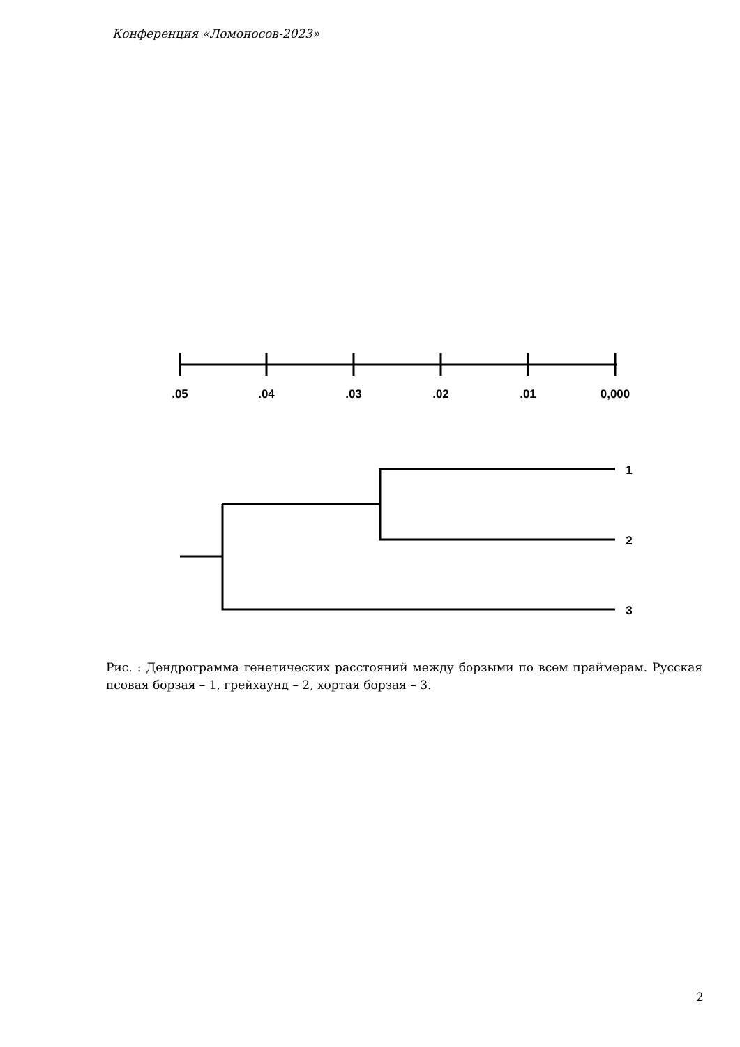Конференция «Ломоносов-2023»
.05
.04
.03
.02
.01
0,000
1
2
3
Рис. : Дендрограмма генетических расстояний между борзыми по всем праймерам. Русская псовая борзая – 1, грейхаунд – 2, хортая борзая – 3.
2